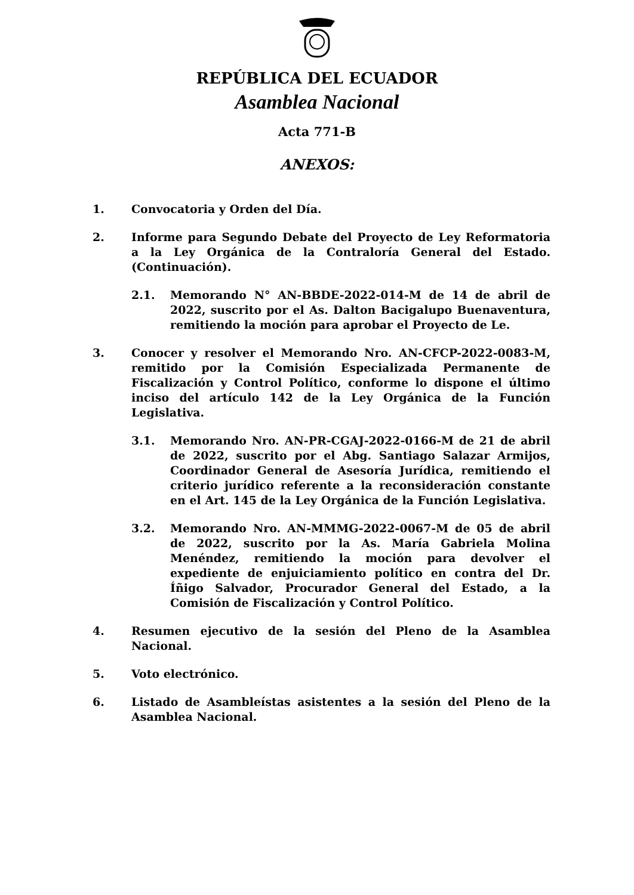REPÚBLICA DEL ECUADOR
Asamblea Nacional
Acta 771-B
ANEXOS:
1. Convocatoria y Orden del Día.
2. Informe para Segundo Debate del Proyecto de Ley Reformatoria a la Ley Orgánica de la Contraloría General del Estado. (Continuación).
2.1. Memorando N° AN-BBDE-2022-014-M de 14 de abril de 2022, suscrito por el As. Dalton Bacigalupo Buenaventura, remitiendo la moción para aprobar el Proyecto de Le.
3. Conocer y resolver el Memorando Nro. AN-CFCP-2022-0083-M, remitido por la Comisión Especializada Permanente de Fiscalización y Control Político, conforme lo dispone el último inciso del artículo 142 de la Ley Orgánica de la Función Legislativa.
3.1. Memorando Nro. AN-PR-CGAJ-2022-0166-M de 21 de abril de 2022, suscrito por el Abg. Santiago Salazar Armijos, Coordinador General de Asesoría Jurídica, remitiendo el criterio jurídico referente a la reconsideración constante en el Art. 145 de la Ley Orgánica de la Función Legislativa.
3.2. Memorando Nro. AN-MMMG-2022-0067-M de 05 de abril de 2022, suscrito por la As. María Gabriela Molina Menéndez, remitiendo la moción para devolver el expediente de enjuiciamiento político en contra del Dr. Íñigo Salvador, Procurador General del Estado, a la Comisión de Fiscalización y Control Político.
4. Resumen ejecutivo de la sesión del Pleno de la Asamblea Nacional.
5. Voto electrónico.
6. Listado de Asambleístas asistentes a la sesión del Pleno de la Asamblea Nacional.